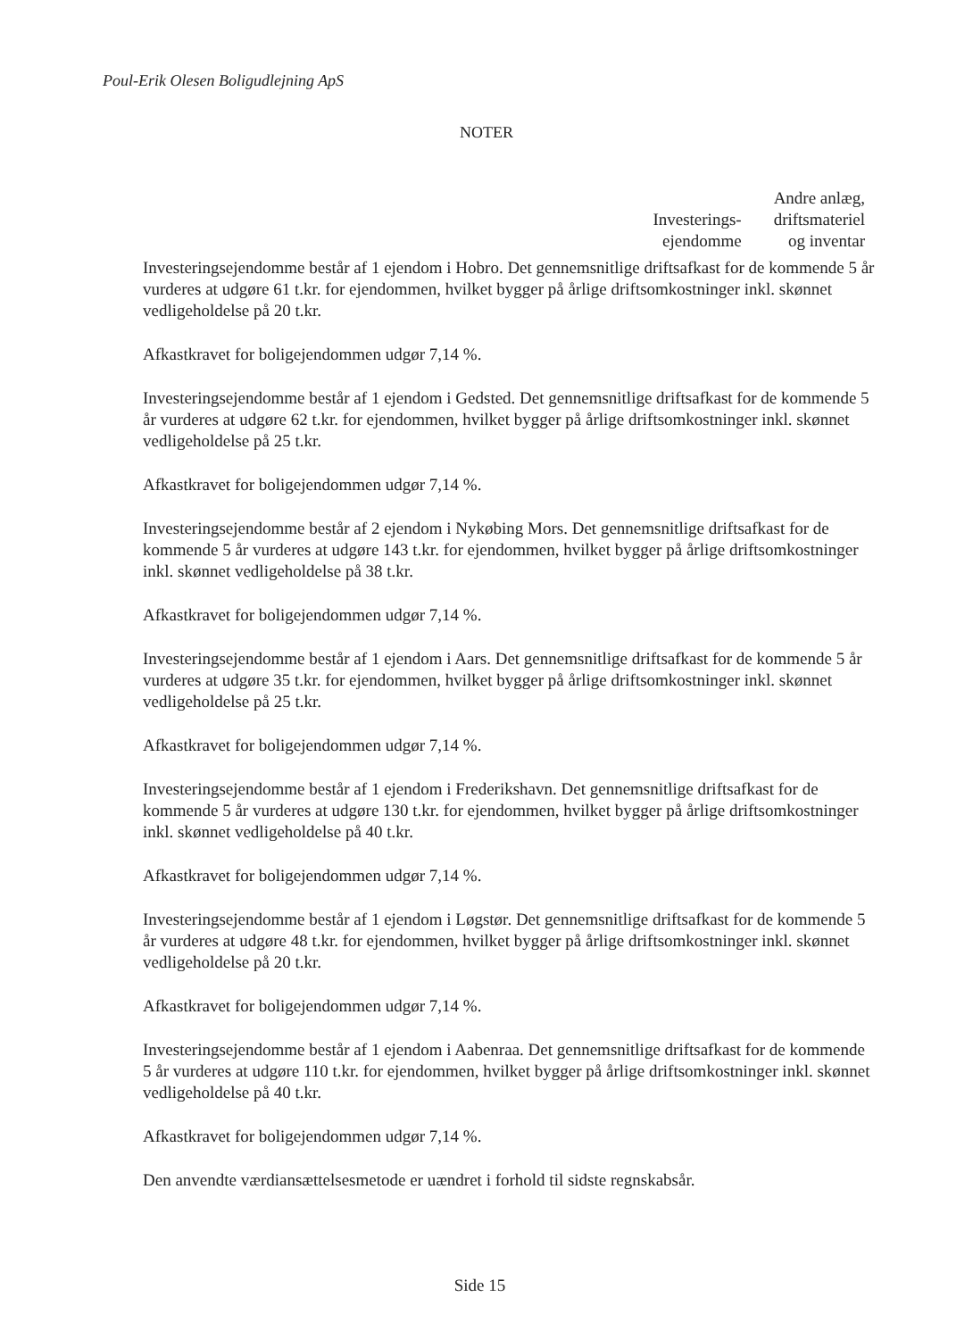Poul-Erik Olesen Boligudlejning ApS
NOTER
Investerings-
ejendomme
Andre anlæg,
driftsmateriel
og inventar
Investeringsejendomme består af 1 ejendom i Hobro. Det gennemsnitlige driftsafkast for de kommende 5 år vurderes at udgøre 61 t.kr. for ejendommen, hvilket bygger på årlige driftsomkostninger inkl. skønnet vedligeholdelse på 20 t.kr.
Afkastkravet for boligejendommen udgør 7,14 %.
Investeringsejendomme består af 1 ejendom i Gedsted. Det gennemsnitlige driftsafkast for de kommende 5 år vurderes at udgøre 62 t.kr. for ejendommen, hvilket bygger på årlige driftsomkostninger inkl. skønnet vedligeholdelse på 25 t.kr.
Afkastkravet for boligejendommen udgør 7,14 %.
Investeringsejendomme består af 2 ejendom i Nykøbing Mors. Det gennemsnitlige driftsafkast for de kommende 5 år vurderes at udgøre 143 t.kr. for ejendommen, hvilket bygger på årlige driftsomkostninger inkl. skønnet vedligeholdelse på 38 t.kr.
Afkastkravet for boligejendommen udgør 7,14 %.
Investeringsejendomme består af 1 ejendom i Aars. Det gennemsnitlige driftsafkast for de kommende 5 år vurderes at udgøre 35 t.kr. for ejendommen, hvilket bygger på årlige driftsomkostninger inkl. skønnet vedligeholdelse på 25 t.kr.
Afkastkravet for boligejendommen udgør 7,14 %.
Investeringsejendomme består af 1 ejendom i Frederikshavn. Det gennemsnitlige driftsafkast for de kommende 5 år vurderes at udgøre 130 t.kr. for ejendommen, hvilket bygger på årlige driftsomkostninger inkl. skønnet vedligeholdelse på 40 t.kr.
Afkastkravet for boligejendommen udgør 7,14 %.
Investeringsejendomme består af 1 ejendom i Løgstør. Det gennemsnitlige driftsafkast for de kommende 5 år vurderes at udgøre 48 t.kr. for ejendommen, hvilket bygger på årlige driftsomkostninger inkl. skønnet vedligeholdelse på 20 t.kr.
Afkastkravet for boligejendommen udgør 7,14 %.
Investeringsejendomme består af 1 ejendom i Aabenraa. Det gennemsnitlige driftsafkast for de kommende 5 år vurderes at udgøre 110 t.kr. for ejendommen, hvilket bygger på årlige driftsomkostninger inkl. skønnet vedligeholdelse på 40 t.kr.
Afkastkravet for boligejendommen udgør 7,14 %.
Den anvendte værdiansættelsesmetode er uændret i forhold til sidste regnskabsår.
Side 15